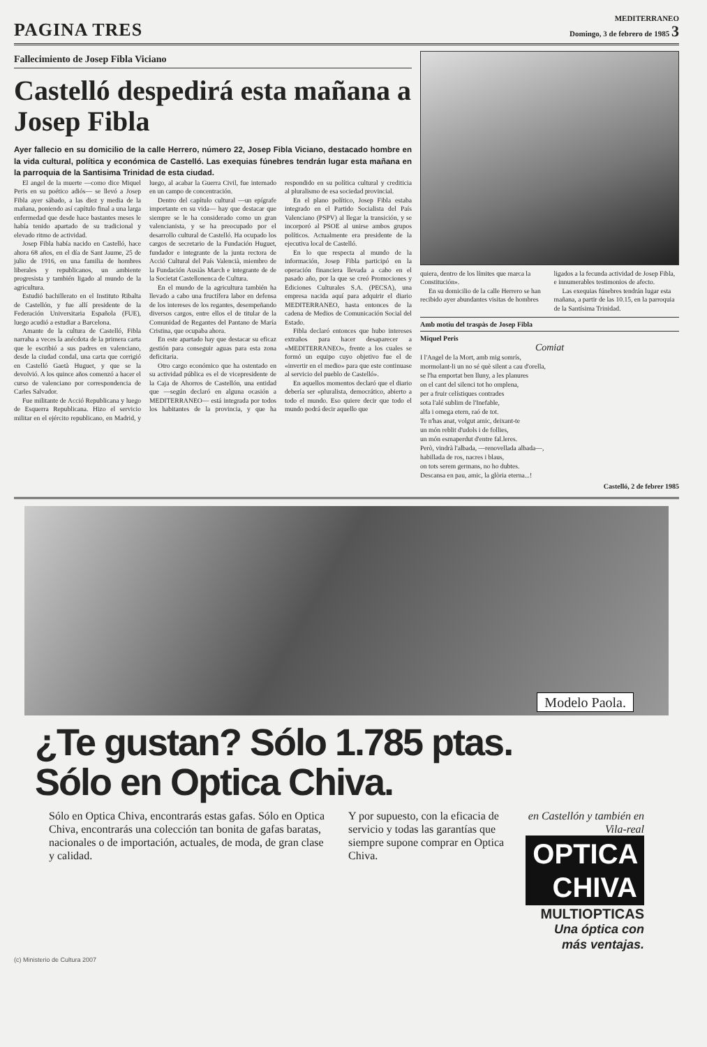PAGINA TRES
MEDITERRANEO
Domingo, 3 de febrero de 1985 3
Fallecimiento de Josep Fibla Viciano
Castelló despedirá esta mañana a Josep Fibla
Ayer fallecio en su domicilio de la calle Herrero, número 22, Josep Fibla Viciano, destacado hombre en la vida cultural, política y económica de Castelló. Las exequias fúnebres tendrán lugar esta mañana en la parroquia de la Santisima Trinidad de esta ciudad.
El angel de la muerte —como dice Miquel Peris en su poético adiós— se llevó a Josep Fibla ayer sábado, a las diez y media de la mañana, poniendo así capítulo final a una larga enfermedad que desde hace bastantes meses le había tenido apartado de su tradicional y elevado ritmo de actividad.
Josep Fibla había nacido en Castelló, hace ahora 68 años, en el día de Sant Jaume, 25 de julio de 1916, en una familia de hombres liberales y republicanos, un ambiente progresista y también ligado al mundo de la agricultura.
Estudió bachillerato en el Instituto Ribalta de Castellón, y fue allí presidente de la Federación Universitaria Española (FUE), luego acudió a estudiar a Barcelona.
Amante de la cultura de Castelló, Fibla narraba a veces la anécdota de la primera carta que le escribió a sus padres en valenciano, desde la ciudad condal, una carta que corrigió en Castelló Gaetà Huguet, y que se la devolvió. A los quince años comenzó a hacer el curso de valenciano por correspondencia de Carles Salvador.
Fue militante de Acció Republicana y luego de Esquerra Republicana. Hizo el servicio militar en el ejército republicano, en Madrid, y luego, al acabar la Guerra Civil, fue internado en un campo de concentración.
Dentro del capítulo cultural —un epígrafe importante en su vida— hay que destacar que siempre se le ha considerado como un gran valencianista, y se ha preocupado por el desarrollo cultural de Castelló. Ha ocupado los cargos de secretario de la Fundación Huguet, fundador e integrante de la junta rectora de Acció Cultural del País Valencià, miembro de la Fundación Ausiàs March e integrante de de la Societat Castellonenca de Cultura.
En el mundo de la agricultura también ha llevado a cabo una fructífera labor en defensa de los intereses de los regantes, desempeñando diversos cargos, entre ellos el de titular de la Comunidad de Regantes del Pantano de María Cristina, que ocupaba ahora.
En este apartado hay que destacar su eficaz gestión para conseguir aguas para esta zona deficitaria.
Otro cargo económico que ha ostentado en su actividad pública es el de vicepresidente de la Caja de Ahorros de Castellón, una entidad que —según declaró en alguna ocasión a MEDITERRANEO— está integrada por todos los habitantes de la provincia, y que ha respondido en su política cultural y crediticia al pluralismo de esa sociedad provincial.
En el plano político, Josep Fibla estaba integrado en el Partido Socialista del País Valenciano (PSPV) al llegar la transición, y se incorporó al PSOE al unirse ambos grupos políticos. Actualmente era presidente de la ejecutiva local de Castelló.
En lo que respecta al mundo de la información, Josep Fibla participó en la operación financiera llevada a cabo en el pasado año, por la que se creó Promociones y Ediciones Culturales S.A. (PECSA), una empresa nacida aquí para adquirir el diario MEDITERRANEO, hasta entonces de la cadena de Medios de Comunicación Social del Estado.
Fibla declaró entonces que hubo intereses extraños para hacer desaparecer a «MEDITERRANEO», frente a los cuales se formó un equipo cuyo objetivo fue el de «invertir en el medio» para que este continuase al servicio del pueblo de Castelló».
En aquellos momentos declaró que el diario debería ser «pluralista, democrático, abierto a todo el mundo. Eso quiere decir que todo el mundo podrá decir aquello que
quiera, dentro de los límites que marca la Constitución».
En su domicilio de la calle Herrero se han recibido ayer abundantes visitas de hombres ligados a la fecunda actividad de Josep Fibla, e innumerables testimonios de afecto.
Las exequias fúnebres tendrán lugar esta mañana, a partir de las 10.15, en la parroquia de la Santísima Trinidad.
Amb motiu del traspàs de Josep Fibla
Miquel Peris
Comiat
I l'Angel de la Mort, amb mig somrís,
mormolant-li un no sé què silent a cau d'orella,
se l'ha emportat ben lluny, a les planures
on el cant del silenci tot ho omplena,
per a fruir celístiques contrades
sota l'alé sublim de l'Inefable,
alfa i omega etern, raó de tot.
Te n'has anat, volgut amic, deixant-te
un món reblit d'udols i de follies,
un món esmaperdut d'entre fal.leres.
Però, vindrà l'albada, —renovellada albada—,
habillada de ros, nacres i blaus,
on tots serem germans, no ho dubtes.
Descansa en pau, amic, la glòria eterna...!
Castelló, 2 de febrer 1985
Modelo Paola.
¿Te gustan? Sólo 1.785 ptas.
Sólo en Optica Chiva.
Sólo en Optica Chiva, encontrarás estas gafas. Sólo en Optica Chiva, encontrarás una colección tan bonita de gafas baratas, nacionales o de importación, actuales, de moda, de gran clase y calidad.
Y por supuesto, con la eficacia de servicio y todas las garantías que siempre supone comprar en Optica Chiva.
en Castellón y también en Vila-real
OPTICA CHIVA
MULTIOPTICAS
Una óptica con más ventajas.
(c) Ministerio de Cultura 2007